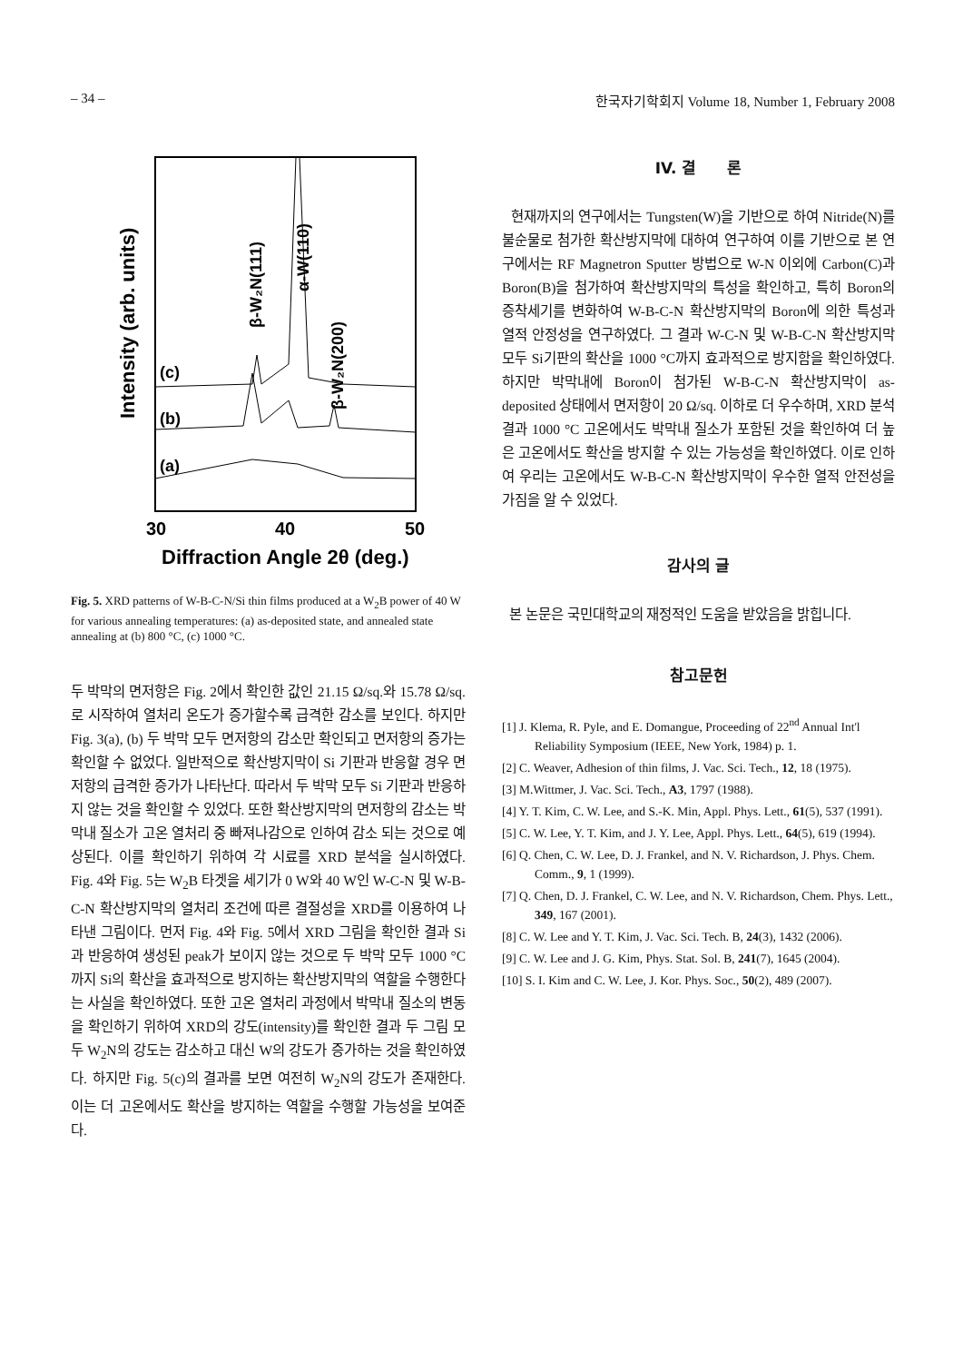– 34 – 한국자기학회지 Volume 18, Number 1, February 2008
Intensity (arb. units)
β-W₂N(111)
α-W(110)
β-W₂N(200)
(c)
(b)
(a)
30
40
50
Diffraction Angle 2θ (deg.)
Fig. 5. XRD patterns of W-B-C-N/Si thin films produced at a W<sub>2</sub>B power of 40 W for various annealing temperatures: (a) as-deposited state, and annealed state annealing at (b) 800 °C, (c) 1000 °C.
두 박막의 면저항은 Fig. 2에서 확인한 값인 21.15 Ω/sq.와 15.78 Ω/sq.로 시작하여 열처리 온도가 증가할수록 급격한 감소를 보인다. 하지만 Fig. 3(a), (b) 두 박막 모두 면저항의 감소만 확인되고 면저항의 증가는 확인할 수 없었다. 일반적으로 확산방지막이 Si 기판과 반응할 경우 면저항의 급격한 증가가 나타난다. 따라서 두 박막 모두 Si 기판과 반응하지 않는 것을 확인할 수 있었다. 또한 확산방지막의 면저항의 감소는 박막내 질소가 고온 열처리 중 빠져나감으로 인하여 감소 되는 것으로 예상된다. 이를 확인하기 위하여 각 시료를 XRD 분석을 실시하였다. Fig. 4와 Fig. 5는 W<sub>2</sub>B 타겟을 세기가 0 W와 40 W인 W-C-N 및 W-B-C-N 확산방지막의 열처리 조건에 따른 결절성을 XRD를 이용하여 나타낸 그림이다. 먼저 Fig. 4와 Fig. 5에서 XRD 그림을 확인한 결과 Si과 반응하여 생성된 peak가 보이지 않는 것으로 두 박막 모두 1000 °C까지 Si의 확산을 효과적으로 방지하는 확산방지막의 역할을 수행한다는 사실을 확인하였다. 또한 고온 열처리 과정에서 박막내 질소의 변동을 확인하기 위하여 XRD의 강도(intensity)를 확인한 결과 두 그림 모두 W<sub>2</sub>N의 강도는 감소하고 대신 W의 강도가 증가하는 것을 확인하였다. 하지만 Fig. 5(c)의 결과를 보면 여전히 W<sub>2</sub>N의 강도가 존재한다. 이는 더 고온에서도 확산을 방지하는 역할을 수행할 가능성을 보여준다.
IV. 결　　론
현재까지의 연구에서는 Tungsten(W)을 기반으로 하여 Nitride(N)를 불순물로 첨가한 확산방지막에 대하여 연구하여 이를 기반으로 본 연구에서는 RF Magnetron Sputter 방법으로 W-N 이외에 Carbon(C)과 Boron(B)을 첨가하여 확산방지막의 특성을 확인하고, 특히 Boron의 증착세기를 변화하여 W-B-C-N 확산방지막의 Boron에 의한 특성과 열적 안정성을 연구하였다. 그 결과 W-C-N 및 W-B-C-N 확산방지막 모두 Si기판의 확산을 1000 °C까지 효과적으로 방지함을 확인하였다. 하지만 박막내에 Boron이 첨가된 W-B-C-N 확산방지막이 as-deposited 상태에서 면저항이 20 Ω/sq. 이하로 더 우수하며, XRD 분석결과 1000 °C 고온에서도 박막내 질소가 포함된 것을 확인하여 더 높은 고온에서도 확산을 방지할 수 있는 가능성을 확인하였다. 이로 인하여 우리는 고온에서도 W-B-C-N 확산방지막이 우수한 열적 안전성을 가짐을 알 수 있었다.
감사의 글
본 논문은 국민대학교의 재정적인 도움을 받았음을 밝힙니다.
참고문헌
[1] J. Klema, R. Pyle, and E. Domangue, Proceeding of 22<sup>nd</sup> Annual Int'l Reliability Symposium (IEEE, New York, 1984) p. 1.
[2] C. Weaver, Adhesion of thin films, J. Vac. Sci. Tech., 12, 18 (1975).
[3] M.Wittmer, J. Vac. Sci. Tech., A3, 1797 (1988).
[4] Y. T. Kim, C. W. Lee, and S.-K. Min, Appl. Phys. Lett., 61(5), 537 (1991).
[5] C. W. Lee, Y. T. Kim, and J. Y. Lee, Appl. Phys. Lett., 64(5), 619 (1994).
[6] Q. Chen, C. W. Lee, D. J. Frankel, and N. V. Richardson, J. Phys. Chem. Comm., 9, 1 (1999).
[7] Q. Chen, D. J. Frankel, C. W. Lee, and N. V. Richardson, Chem. Phys. Lett., 349, 167 (2001).
[8] C. W. Lee and Y. T. Kim, J. Vac. Sci. Tech. B, 24(3), 1432 (2006).
[9] C. W. Lee and J. G. Kim, Phys. Stat. Sol. B, 241(7), 1645 (2004).
[10] S. I. Kim and C. W. Lee, J. Kor. Phys. Soc., 50(2), 489 (2007).